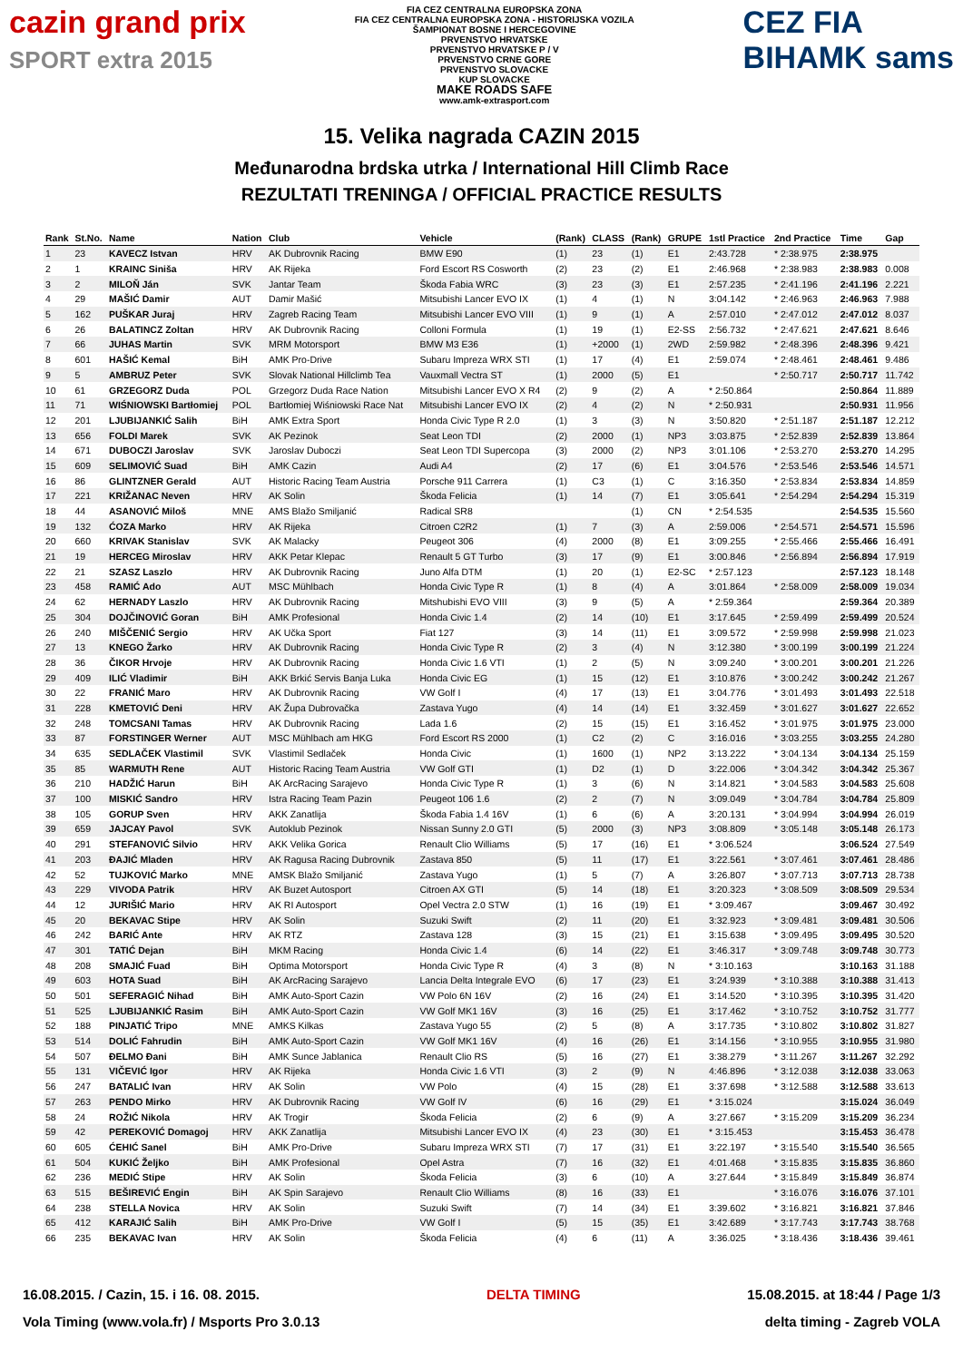cazin grand prix
SPORT extra 2015
FIA CEZ CENTRALNA EUROPSKA ZONA
FIA CEZ CENTRALNA EUROPSKA ZONA - HISTORIJSKA VOZILA
ŠAMPIONAT BOSNE I HERCEGOVINE
PRVENSTVO HRVATSKE
PRVENSTVO HRVATSKE P / V
PRVENSTVO CRNE GORE
PRVENSTVO SLOVACKE
KUP SLOVACKE
MAKE ROADS SAFE
www.amk-extrasport.com
CEZ FIA
BIHAMK sams
15. Velika nagrada CAZIN 2015
Međunarodna brdska utrka / International Hill Climb Race
REZULTATI TRENINGA / OFFICIAL PRACTICE RESULTS
| Rank | St.No. | Name | Nation | Club | Vehicle | (Rank) | CLASS | (Rank) | GRUPE | 1stl Practice | 2nd Practice | Time | Gap |
| --- | --- | --- | --- | --- | --- | --- | --- | --- | --- | --- | --- | --- | --- |
| 1 | 23 | KAVECZ Istvan | HRV | AK Dubrovnik Racing | BMW E90 | (1) | 23 | (1) | E1 | 2:43.728 | * 2:38.975 | 2:38.975 | |
| 2 | 1 | KRAINC Siniša | HRV | AK Rijeka | Ford Escort RS Cosworth | (2) | 23 | (2) | E1 | 2:46.968 | * 2:38.983 | 2:38.983 | 0.008 |
| 3 | 2 | MILOŇ Ján | SVK | Jantar Team | Škoda Fabia WRC | (3) | 23 | (3) | E1 | 2:57.235 | * 2:41.196 | 2:41.196 | 2.221 |
| 4 | 29 | MAŠIĆ Damir | AUT | Damir Mašić | Mitsubishi Lancer EVO IX | (1) | 4 | (1) | N | 3:04.142 | * 2:46.963 | 2:46.963 | 7.988 |
| 5 | 162 | PUŠKAR Juraj | HRV | Zagreb Racing Team | Mitsubishi Lancer EVO VIII | (1) | 9 | (1) | A | 2:57.010 | * 2:47.012 | 2:47.012 | 8.037 |
| 6 | 26 | BALATINCZ Zoltan | HRV | AK Dubrovnik Racing | Colloni Formula | (1) | 19 | (1) | E2-SS | 2:56.732 | * 2:47.621 | 2:47.621 | 8.646 |
| 7 | 66 | JUHAS Martin | SVK | MRM Motorsport | BMW M3 E36 | (1) | +2000 | (1) | 2WD | 2:59.982 | * 2:48.396 | 2:48.396 | 9.421 |
| 8 | 601 | HAŠIĆ Kemal | BiH | AMK Pro-Drive | Subaru Impreza WRX STI | (1) | 17 | (4) | E1 | 2:59.074 | * 2:48.461 | 2:48.461 | 9.486 |
| 9 | 5 | AMBRUZ Peter | SVK | Slovak National Hillclimb Tea | Vauxmall Vectra ST | (1) | 2000 | (5) | E1 | | * 2:50.717 | 2:50.717 | 11.742 |
| 10 | 61 | GRZEGORZ Duda | POL | Grzegorz Duda Race Nation | Mitsubishi Lancer EVO X R4 | (2) | 9 | (2) | A | * 2:50.864 | | 2:50.864 | 11.889 |
| 11 | 71 | WIŚNIOWSKI Bartłomiej | POL | Bartłomiej Wiśniowski Race Nat | Mitsubishi Lancer EVO IX | (2) | 4 | (2) | N | * 2:50.931 | | 2:50.931 | 11.956 |
| 12 | 201 | LJUBIJANKIĆ Salih | BiH | AMK Extra Sport | Honda Civic Type R 2.0 | (1) | 3 | (3) | N | 3:50.820 | * 2:51.187 | 2:51.187 | 12.212 |
| 13 | 656 | FOLDI Marek | SVK | AK Pezinok | Seat Leon TDI | (2) | 2000 | (1) | NP3 | 3:03.875 | * 2:52.839 | 2:52.839 | 13.864 |
| 14 | 671 | DUBOCZI Jaroslav | SVK | Jaroslav Duboczi | Seat Leon TDI Supercopa | (3) | 2000 | (2) | NP3 | 3:01.106 | * 2:53.270 | 2:53.270 | 14.295 |
| 15 | 609 | SELIMOVIĆ Suad | BiH | AMK Cazin | Audi A4 | (2) | 17 | (6) | E1 | 3:04.576 | * 2:53.546 | 2:53.546 | 14.571 |
| 16 | 86 | GLINTZNER Gerald | AUT | Historic Racing Team Austria | Porsche 911 Carrera | (1) | C3 | (1) | C | 3:16.350 | * 2:53.834 | 2:53.834 | 14.859 |
| 17 | 221 | KRIŽANAC Neven | HRV | AK Solin | Škoda Felicia | (1) | 14 | (7) | E1 | 3:05.641 | * 2:54.294 | 2:54.294 | 15.319 |
| 18 | 44 | ASANOVIĆ Miloš | MNE | AMS Blažo Smiljanić | Radical SR8 | | | (1) | CN | * 2:54.535 | | 2:54.535 | 15.560 |
| 19 | 132 | ĆOZA Marko | HRV | AK Rijeka | Citroen C2R2 | (1) | 7 | (3) | A | 2:59.006 | * 2:54.571 | 2:54.571 | 15.596 |
| 20 | 660 | KRIVAK Stanislav | SVK | AK Malacky | Peugeot 306 | (4) | 2000 | (8) | E1 | 3:09.255 | * 2:55.466 | 2:55.466 | 16.491 |
| 21 | 19 | HERCEG Miroslav | HRV | AKK Petar Klepac | Renault 5 GT Turbo | (3) | 17 | (9) | E1 | 3:00.846 | * 2:56.894 | 2:56.894 | 17.919 |
| 22 | 21 | SZASZ Laszlo | HRV | AK Dubrovnik Racing | Juno Alfa DTM | (1) | 20 | (1) | E2-SC | * 2:57.123 | | 2:57.123 | 18.148 |
| 23 | 458 | RAMIĆ Ado | AUT | MSC Mühlbach | Honda Civic Type R | (1) | 8 | (4) | A | 3:01.864 | * 2:58.009 | 2:58.009 | 19.034 |
| 24 | 62 | HERNADY Laszlo | HRV | AK Dubrovnik Racing | Mitshubishi EVO VIII | (3) | 9 | (5) | A | * 2:59.364 | | 2:59.364 | 20.389 |
| 25 | 304 | DOJČINOVIĆ Goran | BiH | AMK Profesional | Honda Civic 1.4 | (2) | 14 | (10) | E1 | 3:17.645 | * 2:59.499 | 2:59.499 | 20.524 |
| 26 | 240 | MIŠČENIĆ Sergio | HRV | AK Učka Sport | Fiat 127 | (3) | 14 | (11) | E1 | 3:09.572 | * 2:59.998 | 2:59.998 | 21.023 |
| 27 | 13 | KNEGO Žarko | HRV | AK Dubrovnik Racing | Honda Civic Type R | (2) | 3 | (4) | N | 3:12.380 | * 3:00.199 | 3:00.199 | 21.224 |
| 28 | 36 | ČIKOR Hrvoje | HRV | AK Dubrovnik Racing | Honda Civic 1.6 VTI | (1) | 2 | (5) | N | 3:09.240 | * 3:00.201 | 3:00.201 | 21.226 |
| 29 | 409 | ILIĆ Vladimir | BiH | AKK Brkić Servis Banja Luka | Honda Civic EG | (1) | 15 | (12) | E1 | 3:10.876 | * 3:00.242 | 3:00.242 | 21.267 |
| 30 | 22 | FRANIĆ Maro | HRV | AK Dubrovnik Racing | VW Golf I | (4) | 17 | (13) | E1 | 3:04.776 | * 3:01.493 | 3:01.493 | 22.518 |
| 31 | 228 | KMETOVIĆ Deni | HRV | AK Župa Dubrovačka | Zastava Yugo | (4) | 14 | (14) | E1 | 3:32.459 | * 3:01.627 | 3:01.627 | 22.652 |
| 32 | 248 | TOMCSANI Tamas | HRV | AK Dubrovnik Racing | Lada 1.6 | (2) | 15 | (15) | E1 | 3:16.452 | * 3:01.975 | 3:01.975 | 23.000 |
| 33 | 87 | FORSTINGER Werner | AUT | MSC Mühlbach am HKG | Ford Escort RS 2000 | (1) | C2 | (2) | C | 3:16.016 | * 3:03.255 | 3:03.255 | 24.280 |
| 34 | 635 | SEDLAČEK Vlastimil | SVK | Vlastimil Sedlaček | Honda Civic | (1) | 1600 | (1) | NP2 | 3:13.222 | * 3:04.134 | 3:04.134 | 25.159 |
| 35 | 85 | WARMUTH Rene | AUT | Historic Racing Team Austria | VW Golf GTI | (1) | D2 | (1) | D | 3:22.006 | * 3:04.342 | 3:04.342 | 25.367 |
| 36 | 210 | HADŽIĆ Harun | BiH | AK ArcRacing Sarajevo | Honda Civic Type R | (1) | 3 | (6) | N | 3:14.821 | * 3:04.583 | 3:04.583 | 25.608 |
| 37 | 100 | MISKIĆ Sandro | HRV | Istra Racing Team Pazin | Peugeot 106 1.6 | (2) | 2 | (7) | N | 3:09.049 | * 3:04.784 | 3:04.784 | 25.809 |
| 38 | 105 | GORUP Sven | HRV | AKK Zanatlija | Škoda Fabia 1.4 16V | (1) | 6 | (6) | A | 3:20.131 | * 3:04.994 | 3:04.994 | 26.019 |
| 39 | 659 | JAJCAY Pavol | SVK | Autoklub Pezinok | Nissan Sunny 2.0 GTI | (5) | 2000 | (3) | NP3 | 3:08.809 | * 3:05.148 | 3:05.148 | 26.173 |
| 40 | 291 | STEFANOVIĆ Silvio | HRV | AKK Velika Gorica | Renault Clio Williams | (5) | 17 | (16) | E1 | * 3:06.524 | | 3:06.524 | 27.549 |
| 41 | 203 | ĐAJIĆ Mladen | HRV | AK Ragusa Racing Dubrovnik | Zastava 850 | (5) | 11 | (17) | E1 | 3:22.561 | * 3:07.461 | 3:07.461 | 28.486 |
| 42 | 52 | TUJKOVIĆ Marko | MNE | AMSK Blažo Smiljanić | Zastava Yugo | (1) | 5 | (7) | A | 3:26.807 | * 3:07.713 | 3:07.713 | 28.738 |
| 43 | 229 | VIVODA Patrik | HRV | AK Buzet Autosport | Citroen AX GTI | (5) | 14 | (18) | E1 | 3:20.323 | * 3:08.509 | 3:08.509 | 29.534 |
| 44 | 12 | JURIŠIĆ Mario | HRV | AK RI Autosport | Opel Vectra 2.0 STW | (1) | 16 | (19) | E1 | * 3:09.467 | | 3:09.467 | 30.492 |
| 45 | 20 | BEKAVAC Stipe | HRV | AK Solin | Suzuki Swift | (2) | 11 | (20) | E1 | 3:32.923 | * 3:09.481 | 3:09.481 | 30.506 |
| 46 | 242 | BARIĆ Ante | HRV | AK RTZ | Zastava 128 | (3) | 15 | (21) | E1 | 3:15.638 | * 3:09.495 | 3:09.495 | 30.520 |
| 47 | 301 | TATIĆ Dejan | BiH | MKM Racing | Honda Civic 1.4 | (6) | 14 | (22) | E1 | 3:46.317 | * 3:09.748 | 3:09.748 | 30.773 |
| 48 | 208 | SMAJIĆ Fuad | BiH | Optima Motorsport | Honda Civic Type R | (4) | 3 | (8) | N | * 3:10.163 | | 3:10.163 | 31.188 |
| 49 | 603 | HOTA Suad | BiH | AK ArcRacing Sarajevo | Lancia Delta Integrale EVO | (6) | 17 | (23) | E1 | 3:24.939 | * 3:10.388 | 3:10.388 | 31.413 |
| 50 | 501 | SEFERAGIĆ Nihad | BiH | AMK Auto-Sport Cazin | VW Polo 6N 16V | (2) | 16 | (24) | E1 | 3:14.520 | * 3:10.395 | 3:10.395 | 31.420 |
| 51 | 525 | LJUBIJANKIĆ Rasim | BiH | AMK Auto-Sport Cazin | VW Golf MK1 16V | (3) | 16 | (25) | E1 | 3:17.462 | * 3:10.752 | 3:10.752 | 31.777 |
| 52 | 188 | PINJATIĆ Tripo | MNE | AMKS Kilkas | Zastava Yugo 55 | (2) | 5 | (8) | A | 3:17.735 | * 3:10.802 | 3:10.802 | 31.827 |
| 53 | 514 | DOLIĆ Fahrudin | BiH | AMK Auto-Sport Cazin | VW Golf MK1 16V | (4) | 16 | (26) | E1 | 3:14.156 | * 3:10.955 | 3:10.955 | 31.980 |
| 54 | 507 | ĐELMO Đani | BiH | AMK Sunce Jablanica | Renault Clio RS | (5) | 16 | (27) | E1 | 3:38.279 | * 3:11.267 | 3:11.267 | 32.292 |
| 55 | 131 | VIČEVIĆ Igor | HRV | AK Rijeka | Honda Civic 1.6 VTI | (3) | 2 | (9) | N | 4:46.896 | * 3:12.038 | 3:12.038 | 33.063 |
| 56 | 247 | BATALIĆ Ivan | HRV | AK Solin | VW Polo | (4) | 15 | (28) | E1 | 3:37.698 | * 3:12.588 | 3:12.588 | 33.613 |
| 57 | 263 | PENDO Mirko | HRV | AK Dubrovnik Racing | VW Golf IV | (6) | 16 | (29) | E1 | * 3:15.024 | | 3:15.024 | 36.049 |
| 58 | 24 | ROŽIĆ Nikola | HRV | AK Trogir | Škoda Felicia | (2) | 6 | (9) | A | 3:27.667 | * 3:15.209 | 3:15.209 | 36.234 |
| 59 | 42 | PEREKOVIĆ Domagoj | HRV | AKK Zanatlija | Mitsubishi Lancer EVO IX | (4) | 23 | (30) | E1 | * 3:15.453 | | 3:15.453 | 36.478 |
| 60 | 605 | ĆEHIĆ Sanel | BiH | AMK Pro-Drive | Subaru Impreza WRX STI | (7) | 17 | (31) | E1 | 3:22.197 | * 3:15.540 | 3:15.540 | 36.565 |
| 61 | 504 | KUKIĆ Željko | BiH | AMK Profesional | Opel Astra | (7) | 16 | (32) | E1 | 4:01.468 | * 3:15.835 | 3:15.835 | 36.860 |
| 62 | 236 | MEDIĆ Stipe | HRV | AK Solin | Škoda Felicia | (3) | 6 | (10) | A | 3:27.644 | * 3:15.849 | 3:15.849 | 36.874 |
| 63 | 515 | BEŠIREVIĆ Engin | BiH | AK Spin Sarajevo | Renault Clio Williams | (8) | 16 | (33) | E1 | | * 3:16.076 | 3:16.076 | 37.101 |
| 64 | 238 | STELLA Novica | HRV | AK Solin | Suzuki Swift | (7) | 14 | (34) | E1 | 3:39.602 | * 3:16.821 | 3:16.821 | 37.846 |
| 65 | 412 | KARAJIĆ Salih | BiH | AMK Pro-Drive | VW Golf I | (5) | 15 | (35) | E1 | 3:42.689 | * 3:17.743 | 3:17.743 | 38.768 |
| 66 | 235 | BEKAVAC Ivan | HRV | AK Solin | Škoda Felicia | (4) | 6 | (11) | A | 3:36.025 | * 3:18.436 | 3:18.436 | 39.461 |
16.08.2015. / Cazin, 15. i 16. 08. 2015.
Vola Timing (www.vola.fr) / Msports Pro 3.0.13
DELTA TIMING 15.08.2015. at 18:44 / Page 1/3
delta timing - Zagreb VOLA